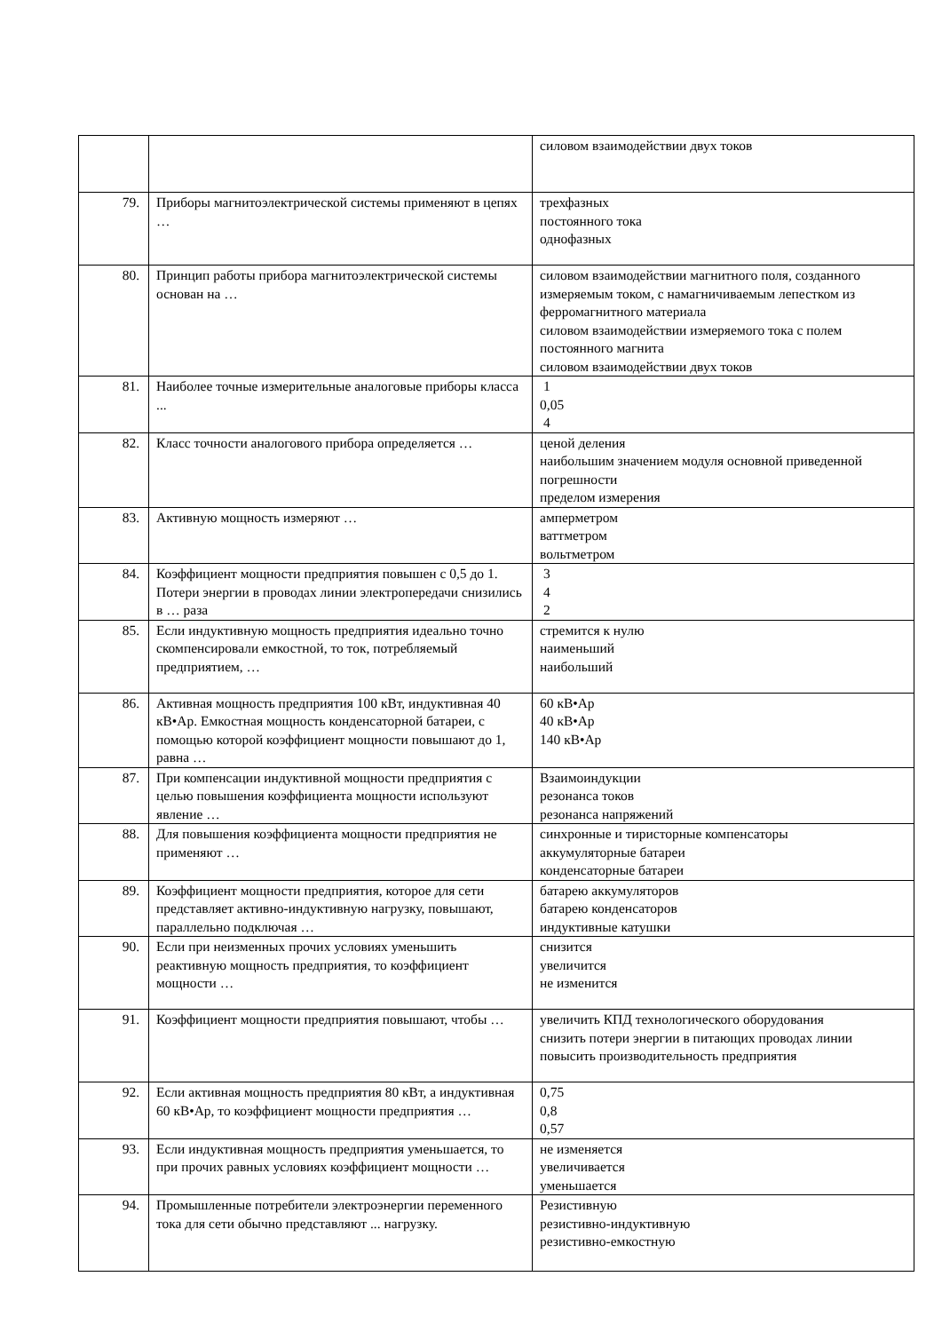| | | силовом взаимодействии двух токов |
| 79. | Приборы магнитоэлектрической системы применяют в цепях … | трехфазных постоянного тока однофазных |
| 80. | Принцип работы прибора магнитоэлектрической системы основан на … | силовом взаимодействии магнитного поля, созданного измеряемым током, с намагничиваемым лепестком из ферромагнитного материала силовом взаимодействии измеряемого тока с полем постоянного магнита силовом взаимодействии двух токов |
| 81. | Наиболее точные измерительные аналоговые приборы класса ... | 1 0,05 4 |
| 82. | Класс точности аналогового прибора определяется … | ценой деления наибольшим значением модуля основной приведенной погрешности пределом измерения |
| 83. | Активную мощность измеряют … | амперметром ваттметром вольтметром |
| 84. | Коэффициент мощности предприятия повышен с 0,5 до 1. Потери энергии в проводах линии электропередачи снизились в … раза | 3 4 2 |
| 85. | Если индуктивную мощность предприятия идеально точно скомпенсировали емкостной, то ток, потребляемый предприятием, … | стремится к нулю наименьший наибольший |
| 86. | Активная мощность предприятия 100 кВт, индуктивная 40 кВ•Ар. Емкостная мощность конденсаторной батареи, с помощью которой коэффициент мощности повышают до 1, равна … | 60 кВ•Ар 40 кВ•Ар 140 кВ•Ар |
| 87. | При компенсации индуктивной мощности предприятия с целью повышения коэффициента мощности используют явление … | Взаимоиндукции резонанса токов резонанса напряжений |
| 88. | Для повышения коэффициента мощности предприятия не применяют … | синхронные и тиристорные компенсаторы аккумуляторные батареи конденсаторные батареи |
| 89. | Коэффициент мощности предприятия, которое для сети представляет активно-индуктивную нагрузку, повышают, параллельно подключая … | батарею аккумуляторов батарею конденсаторов индуктивные катушки |
| 90. | Если при неизменных прочих условиях уменьшить реактивную мощность предприятия, то коэффициент мощности … | снизится увеличится не изменится |
| 91. | Коэффициент мощности предприятия повышают, чтобы … | увеличить КПД технологического оборудования снизить потери энергии в питающих проводах линии повысить производительность предприятия |
| 92. | Если активная мощность предприятия 80 кВт, а индуктивная 60 кВ•Ар, то коэффициент мощности предприятия … | 0,75 0,8 0,57 |
| 93. | Если индуктивная мощность предприятия уменьшается, то при прочих равных условиях коэффициент мощности … | не изменяется увеличивается уменьшается |
| 94. | Промышленные потребители электроэнергии переменного тока для сети обычно представляют ... нагрузку. | Резистивную резистивно-индуктивную резистивно-емкостную |